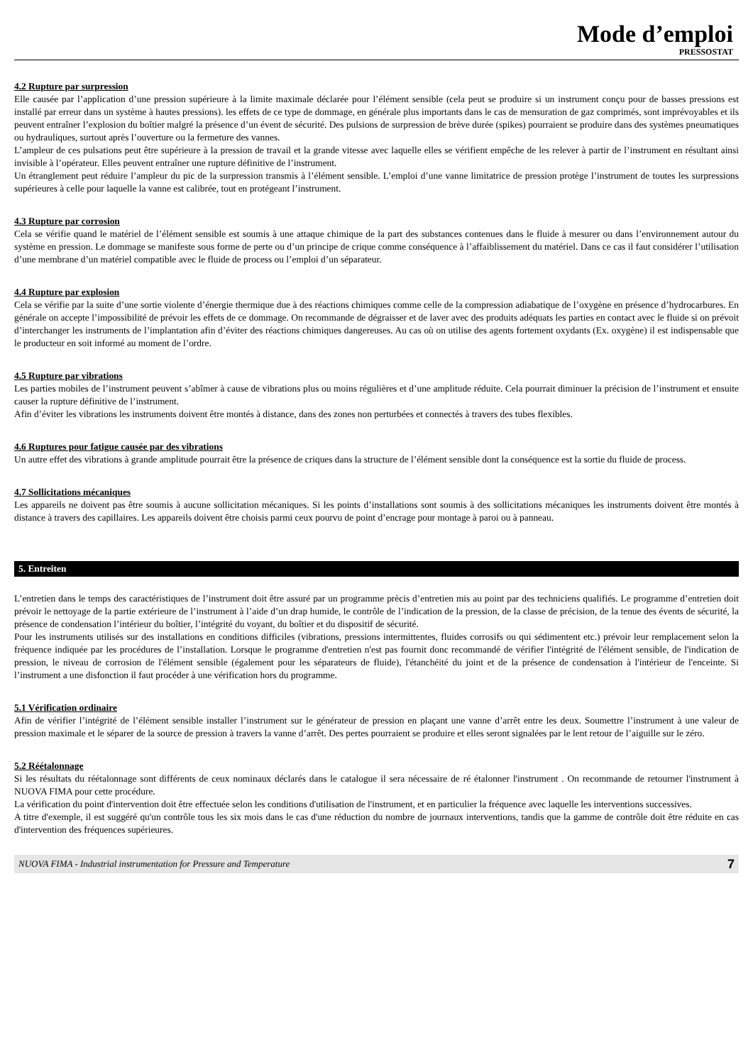Mode d’emploi
PRESSOSTAT
4.2 Rupture par surpression
Elle causée par l’application d’une pression supérieure à la limite maximale déclarée pour l’élément sensible (cela peut se produire si un instrument conçu pour de basses pressions est installé par erreur dans un système à hautes pressions). les effets de ce type de dommage, en générale plus importants dans le cas de mensuration de gaz comprimés, sont imprévoyables et ils peuvent entraîner l’explosion du boîtier malgré la présence d’un évent de sécurité. Des pulsions de surpression de brève durée (spikes) pourraient se produire dans des systèmes pneumatiques ou hydrauliques, surtout après l’ouverture ou la fermeture des vannes.
L’ampleur de ces pulsations peut être supérieure à la pression de travail et la grande vitesse avec laquelle elles se vérifient empêche de les relever à partir de l’instrument en résultant ainsi invisible à l’opérateur. Elles peuvent entraîner une rupture définitive de l’instrument.
Un étranglement peut réduire l’ampleur du pic de la surpression transmis à l’élément sensible. L’emploi d’une vanne limitatrice de pression protège l’instrument de toutes les surpressions supérieures à celle pour laquelle la vanne est calibrée, tout en protégeant l’instrument.
4.3 Rupture par corrosion
Cela se vérifie quand le matériel de l’élément sensible est soumis à une attaque chimique de la part des substances contenues dans le fluide à mesurer ou dans l’environnement autour du système en pression. Le dommage se manifeste sous forme de perte ou d’un principe de crique comme conséquence à l’affaiblissement du matériel. Dans ce cas il faut considérer l’utilisation d’une membrane d’un matériel compatible avec le fluide de process ou l’emploi d’un séparateur.
4.4 Rupture par explosion
Cela se vérifie par la suite d’une sortie violente d’énergie thermique due à des réactions chimiques comme celle de la compression adiabatique de l’oxygène en présence d’hydrocarbures. En générale on accepte l’impossibilité de prévoir les effets de ce dommage. On recommande de dégraisser et de laver avec des produits adéquats les parties en contact avec le fluide si on prévoit d’interchanger les instruments de l’implantation afin d’éviter des réactions chimiques dangereuses. Au cas où on utilise des agents fortement oxydants (Ex. oxygène) il est indispensable que le producteur en soit informé au moment de l’ordre.
4.5 Rupture par vibrations
Les parties mobiles de l’instrument peuvent s’abîmer à cause de vibrations plus ou moins régulières et d’une amplitude réduite. Cela pourrait diminuer la précision de l’instrument et ensuite causer la rupture définitive de l’instrument.
Afin d’éviter les vibrations les instruments doivent être montés à distance, dans des zones non perturbées et connectés à travers des tubes flexibles.
4.6 Ruptures pour fatigue causée par des vibrations
Un autre effet des vibrations à grande amplitude pourrait être la présence de criques dans la structure de l’élément sensible dont la conséquence est la sortie du fluide de process.
4.7 Sollicitations mécaniques
Les appareils ne doivent pas être soumis à aucune sollicitation mécaniques. Si les points d’installations sont soumis à des sollicitations mécaniques les instruments doivent être montés à distance à travers des capillaires. Les appareils doivent être choisis parmi ceux pourvu de point d’encrage pour montage à paroi ou à panneau.
5. Entreiten
L’entretien dans le temps des caractéristiques de l’instrument doit être assuré par un programme prècis d’entretien mis au point par des techniciens qualifiés. Le programme d’entretien doit prévoir le nettoyage de la partie extérieure de l’instrument à l’aide d’un drap humide, le contrôle de l’indication de la pression, de la classe de précision, de la tenue des évents de sécurité, la présence de condensation l’intérieur du boîtier, l’intégrité du voyant, du boîtier et du dispositif de sécurité.
Pour les instruments utilisés sur des installations en conditions difficiles (vibrations, pressions intermittentes, fluides corrosifs ou qui sédimentent etc.) prévoir leur remplacement selon la fréquence indiquée par les procédures de l’installation. Lorsque le programme d'entretien n'est pas fournit donc recommandé de vérifier l'intégrité de l'élément sensible, de l'indication de pression, le niveau de corrosion de l'élément sensible (également pour les séparateurs de fluide), l'étanchéité du joint et de la présence de condensation à l'intérieur de l'enceinte. Si l’instrument a une disfonction il faut procéder à une vérification hors du programme.
5.1 Vérification ordinaire
Afin de vérifier l’intégrité de l’élément sensible installer l’instrument sur le générateur de pression en plaçant une vanne d’arrêt entre les deux. Soumettre l’instrument à une valeur de pression maximale et le séparer de la source de pression à travers la vanne d’arrêt. Des pertes pourraient se produire et elles seront signalées par le lent retour de l’aiguille sur le zéro.
5.2 Réétalonnage
Si les résultats du réétalonnage sont différents de ceux nominaux déclarés dans le catalogue il sera nécessaire de ré étalonner l'instrument . On recommande de retourner l'instrument à NUOVA FIMA pour cette procédure.
La vérification du point d'intervention doit être effectuée selon les conditions d'utilisation de l'instrument, et en particulier la fréquence avec laquelle les interventions successives.
A titre d'exemple, il est suggéré qu'un contrôle tous les six mois dans le cas d'une réduction du nombre de journaux interventions, tandis que la gamme de contrôle doit être réduite en cas d'intervention des fréquences supérieures.
NUOVA FIMA - Industrial instrumentation for Pressure and Temperature 7